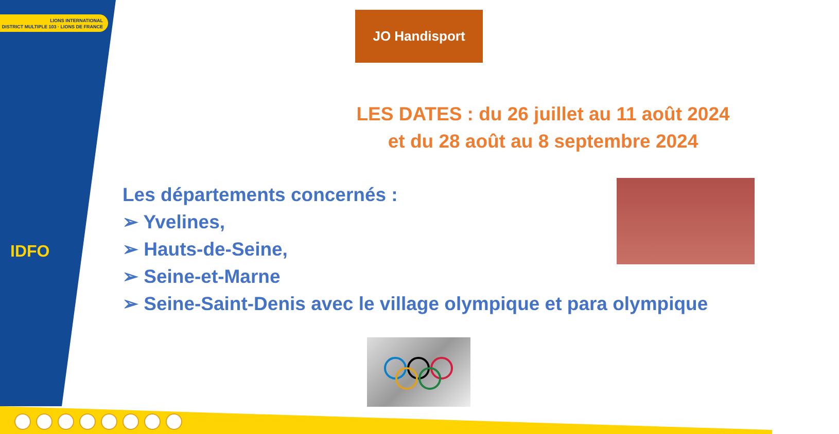LIONS INTERNATIONAL
DISTRICT MULTIPLE 103 · LIONS DE FRANCE
IDFO
JO Handisport
LES DATES : du 26 juillet au 11 août 2024
et du 28 août au 8 septembre 2024
Les départements concernés :
➢ Yvelines,
➢ Hauts-de-Seine,
➢ Seine-et-Marne
➢ Seine-Saint-Denis avec le village olympique et para olympique